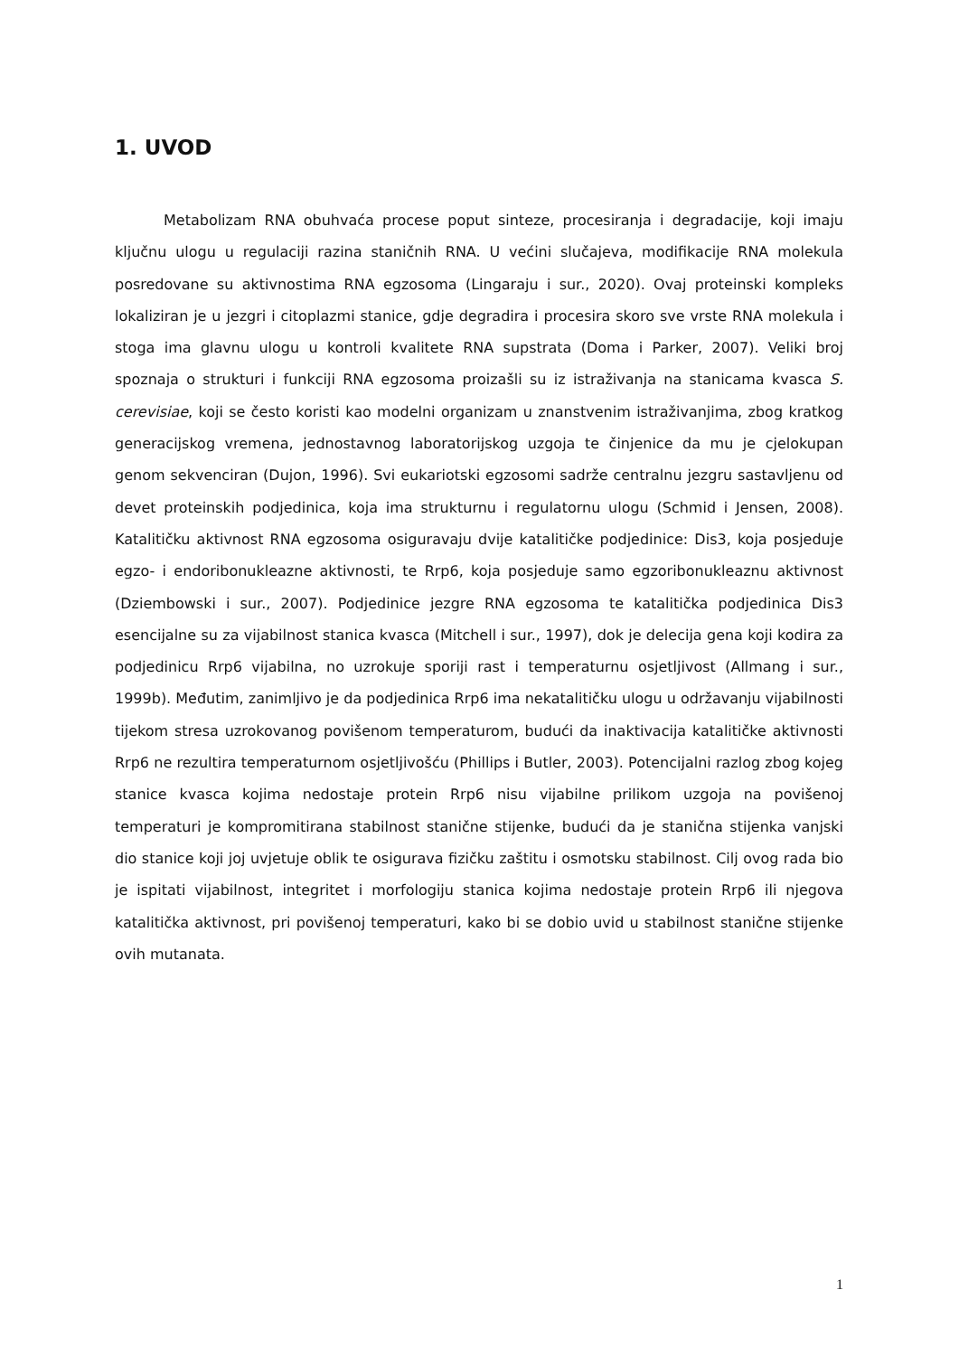1. UVOD
Metabolizam RNA obuhvaća procese poput sinteze, procesiranja i degradacije, koji imaju ključnu ulogu u regulaciji razina staničnih RNA. U većini slučajeva, modifikacije RNA molekula posredovane su aktivnostima RNA egzosoma (Lingaraju i sur., 2020). Ovaj proteinski kompleks lokaliziran je u jezgri i citoplazmi stanice, gdje degradira i procesira skoro sve vrste RNA molekula i stoga ima glavnu ulogu u kontroli kvalitete RNA supstrata (Doma i Parker, 2007). Veliki broj spoznaja o strukturi i funkciji RNA egzosoma proizašli su iz istraživanja na stanicama kvasca S. cerevisiae, koji se često koristi kao modelni organizam u znanstvenim istraživanjima, zbog kratkog generacijskog vremena, jednostavnog laboratorijskog uzgoja te činjenice da mu je cjelokupan genom sekvenciran (Dujon, 1996). Svi eukariotski egzosomi sadrže centralnu jezgru sastavljenu od devet proteinskih podjedinica, koja ima strukturnu i regulatornu ulogu (Schmid i Jensen, 2008). Katalitičku aktivnost RNA egzosoma osiguravaju dvije katalitičke podjedinice: Dis3, koja posjeduje egzo- i endoribonukleazne aktivnosti, te Rrp6, koja posjeduje samo egzoribonukleaznu aktivnost (Dziembowski i sur., 2007). Podjedinice jezgre RNA egzosoma te katalitička podjedinica Dis3 esencijalne su za vijabilnost stanica kvasca (Mitchell i sur., 1997), dok je delecija gena koji kodira za podjedinicu Rrp6 vijabilna, no uzrokuje sporiji rast i temperaturnu osjetljivost (Allmang i sur., 1999b). Međutim, zanimljivo je da podjedinica Rrp6 ima nekatalitičku ulogu u održavanju vijabilnosti tijekom stresa uzrokovanog povišenom temperaturom, budući da inaktivacija katalitičke aktivnosti Rrp6 ne rezultira temperaturnom osjetljivošću (Phillips i Butler, 2003). Potencijalni razlog zbog kojeg stanice kvasca kojima nedostaje protein Rrp6 nisu vijabilne prilikom uzgoja na povišenoj temperaturi je kompromitirana stabilnost stanične stijenke, budući da je stanična stijenka vanjski dio stanice koji joj uvjetuje oblik te osigurava fizičku zaštitu i osmotsku stabilnost. Cilj ovog rada bio je ispitati vijabilnost, integritet i morfologiju stanica kojima nedostaje protein Rrp6 ili njegova katalitička aktivnost, pri povišenoj temperaturi, kako bi se dobio uvid u stabilnost stanične stijenke ovih mutanata.
1